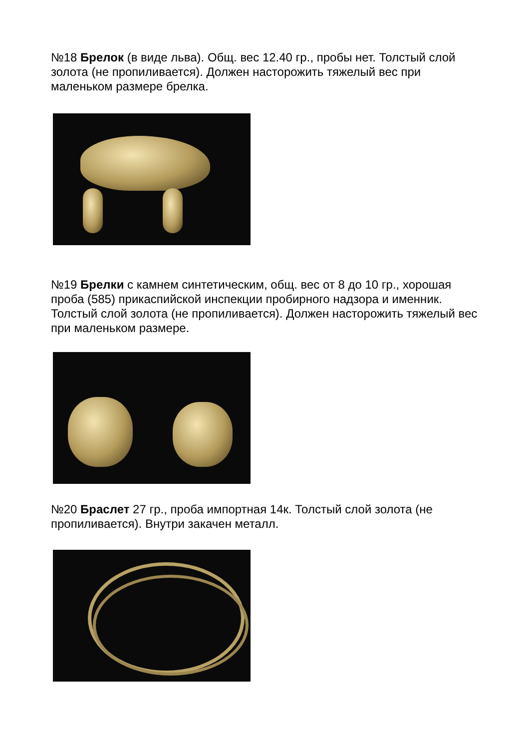№18 Брелок (в виде льва). Общ. вес 12.40 гр., пробы нет. Толстый слой золота (не пропиливается). Должен насторожить тяжелый вес при маленьком размере брелка.
№19 Брелки с камнем синтетическим, общ. вес от 8 до 10 гр., хорошая проба (585) прикаспийской инспекции пробирного надзора и именник. Толстый слой золота (не пропиливается). Должен насторожить тяжелый вес при маленьком размере.
№20 Браслет 27 гр., проба импортная 14к. Толстый слой золота (не пропиливается). Внутри закачен металл.